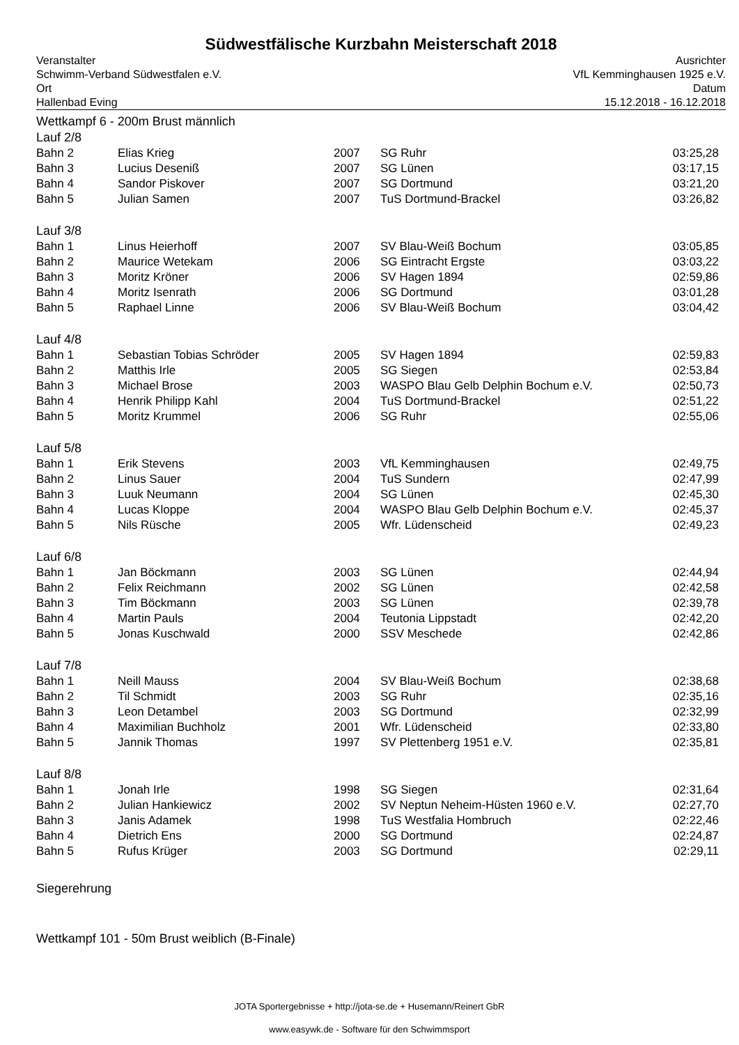Südwestfälische Kurzbahn Meisterschaft 2018
Veranstalter
Schwimm-Verband Südwestfalen e.V.
Ort
Hallenbad Eving
Ausrichter
VfL Kemminghausen 1925 e.V.
Datum
15.12.2018 - 16.12.2018
Wettkampf 6 - 200m Brust männlich
Lauf 2/8
| Bahn 2 | Elias Krieg | 2007 | SG Ruhr | 03:25,28 |
| Bahn 3 | Lucius Desenіß | 2007 | SG Lünen | 03:17,15 |
| Bahn 4 | Sandor Piskover | 2007 | SG Dortmund | 03:21,20 |
| Bahn 5 | Julian Samen | 2007 | TuS Dortmund-Brackel | 03:26,82 |
Lauf 3/8
| Bahn 1 | Linus Heierhoff | 2007 | SV Blau-Weiß Bochum | 03:05,85 |
| Bahn 2 | Maurice Wetekam | 2006 | SG Eintracht Ergste | 03:03,22 |
| Bahn 3 | Moritz Kröner | 2006 | SV Hagen 1894 | 02:59,86 |
| Bahn 4 | Moritz Isenrath | 2006 | SG Dortmund | 03:01,28 |
| Bahn 5 | Raphael Linne | 2006 | SV Blau-Weiß Bochum | 03:04,42 |
Lauf 4/8
| Bahn 1 | Sebastian Tobias Schröder | 2005 | SV Hagen 1894 | 02:59,83 |
| Bahn 2 | Matthis Irle | 2005 | SG Siegen | 02:53,84 |
| Bahn 3 | Michael Brose | 2003 | WASPO Blau Gelb Delphin Bochum e.V. | 02:50,73 |
| Bahn 4 | Henrik Philipp Kahl | 2004 | TuS Dortmund-Brackel | 02:51,22 |
| Bahn 5 | Moritz Krummel | 2006 | SG Ruhr | 02:55,06 |
Lauf 5/8
| Bahn 1 | Erik Stevens | 2003 | VfL Kemminghausen | 02:49,75 |
| Bahn 2 | Linus Sauer | 2004 | TuS Sundern | 02:47,99 |
| Bahn 3 | Luuk Neumann | 2004 | SG Lünen | 02:45,30 |
| Bahn 4 | Lucas Kloppe | 2004 | WASPO Blau Gelb Delphin Bochum e.V. | 02:45,37 |
| Bahn 5 | Nils Rüsche | 2005 | Wfr. Lüdenscheid | 02:49,23 |
Lauf 6/8
| Bahn 1 | Jan Böckmann | 2003 | SG Lünen | 02:44,94 |
| Bahn 2 | Felix Reichmann | 2002 | SG Lünen | 02:42,58 |
| Bahn 3 | Tim Böckmann | 2003 | SG Lünen | 02:39,78 |
| Bahn 4 | Martin Pauls | 2004 | Teutonia Lippstadt | 02:42,20 |
| Bahn 5 | Jonas Kuschwald | 2000 | SSV Meschede | 02:42,86 |
Lauf 7/8
| Bahn 1 | Neill Mauss | 2004 | SV Blau-Weiß Bochum | 02:38,68 |
| Bahn 2 | Til Schmidt | 2003 | SG Ruhr | 02:35,16 |
| Bahn 3 | Leon Detambel | 2003 | SG Dortmund | 02:32,99 |
| Bahn 4 | Maximilian Buchholz | 2001 | Wfr. Lüdenscheid | 02:33,80 |
| Bahn 5 | Jannik Thomas | 1997 | SV Plettenberg 1951 e.V. | 02:35,81 |
Lauf 8/8
| Bahn 1 | Jonah Irle | 1998 | SG Siegen | 02:31,64 |
| Bahn 2 | Julian Hankiewicz | 2002 | SV Neptun Neheim-Hüsten 1960 e.V. | 02:27,70 |
| Bahn 3 | Janis Adamek | 1998 | TuS Westfalia Hombruch | 02:22,46 |
| Bahn 4 | Dietrich Ens | 2000 | SG Dortmund | 02:24,87 |
| Bahn 5 | Rufus Krüger | 2003 | SG Dortmund | 02:29,11 |
Siegerehrung
Wettkampf 101 - 50m Brust weiblich (B-Finale)
JOTA Sportergebnisse + http://jota-se.de + Husemann/Reinert GbR
www.easywk.de - Software für den Schwimmsport